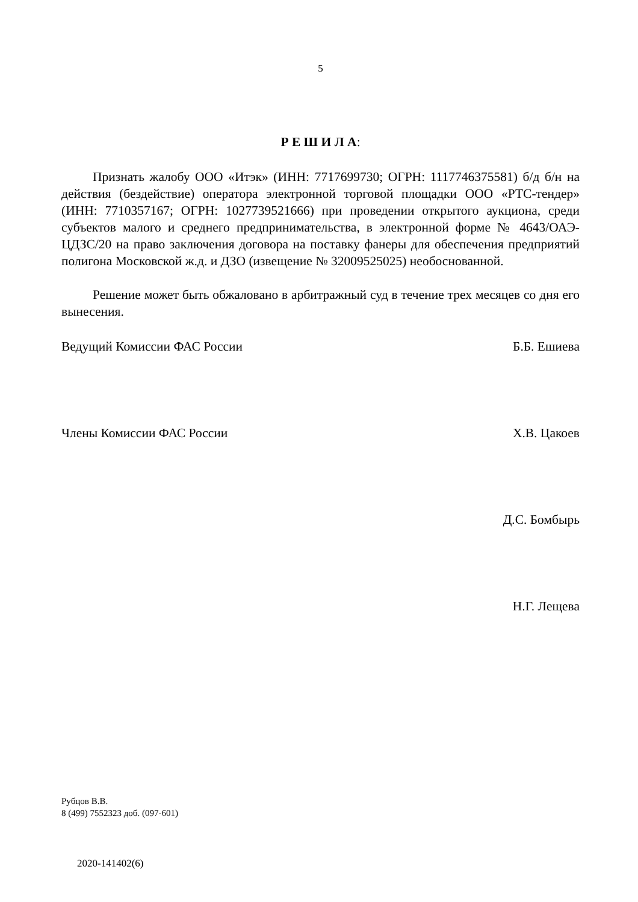5
Р Е Ш И Л А:
Признать жалобу ООО «Итэк» (ИНН: 7717699730; ОГРН: 1117746375581) б/д б/н на действия (бездействие) оператора электронной торговой площадки ООО «РТС-тендер» (ИНН: 7710357167; ОГРН: 1027739521666) при проведении открытого аукциона, среди субъектов малого и среднего предпринимательства, в электронной форме № 4643/ОАЭ-ЦДЗС/20 на право заключения договора на поставку фанеры для обеспечения предприятий полигона Московской ж.д. и ДЗО (извещение № 32009525025) необоснованной.
Решение может быть обжаловано в арбитражный суд в течение трех месяцев со дня его вынесения.
Ведущий Комиссии ФАС России Б.Б. Ешиева
Члены Комиссии ФАС России Х.В. Цакоев
Д.С. Бомбырь
Н.Г. Лещева
Рубцов В.В.
8 (499) 7552323 доб. (097-601)
2020-141402(6)